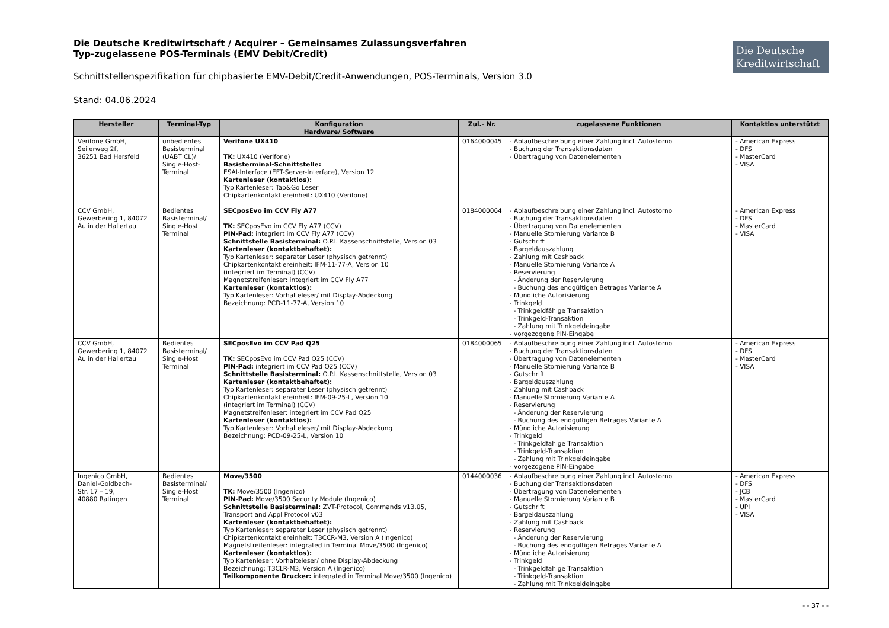Die Deutsche Kreditwirtschaft / Acquirer – Gemeinsames Zulassungsverfahren
Typ-zugelassene POS-Terminals (EMV Debit/Credit)
Die Deutsche
Kreditwirtschaft
Schnittstellenspezifikation für chipbasierte EMV-Debit/Credit-Anwendungen, POS-Terminals, Version 3.0
Stand: 04.06.2024
| Hersteller | Terminal-Typ | Konfiguration Hardware/ Software | Zul.- Nr. | zugelassene Funktionen | Kontaktlos unterstützt |
| --- | --- | --- | --- | --- | --- |
| Verifone GmbH, Seilerweg 2f, 36251 Bad Hersfeld | unbedientes Basisterminal (UABT CL)/ Single-Host-Terminal | Verifone UX410 TK: UX410 (Verifone) Basisterminal-Schnittstelle: ESAI-Interface (EFT-Server-Interface), Version 12 Kartenleser (kontaktlos): Typ Kartenleser: Tap&Go Leser Chipkartenkontaktiereinheit: UX410 (Verifone) | 0164000045 | - Ablaufbeschreibung einer Zahlung incl. Autostorno - Buchung der Transaktionsdaten - Übertragung von Datenelementen | - American Express - DFS - MasterCard - VISA |
| CCV GmbH, Gewerbering 1, 84072 Au in der Hallertau | Bedientes Basisterminal/ Single-Host Terminal | SECposEvo im CCV Fly A77 TK: SECposEvo im CCV Fly A77 (CCV) PIN-Pad: integriert im CCV Fly A77 (CCV) Schnittstelle Basisterminal: O.P.I. Kassenschnittstelle, Version 03 Kartenleser (kontaktbehaftet): Typ Kartenleser: separater Leser (physisch getrennt) Chipkartenkontaktiereinheit: IFM-11-77-A, Version 10 (integriert im Terminal) (CCV) Magnetstreifenleser: integriert im CCV Fly A77 Kartenleser (kontaktlos): Typ Kartenleser: Vorhalteleser/ mit Display-Abdeckung Bezeichnung: PCD-11-77-A, Version 10 | 0184000064 | - Ablaufbeschreibung einer Zahlung incl. Autostorno - Buchung der Transaktionsdaten - Übertragung von Datenelementen - Manuelle Stornierung Variante B - Gutschrift - Bargeldauszahlung - Zahlung mit Cashback - Manuelle Stornierung Variante A - Reservierung - Änderung der Reservierung - Buchung des endgültigen Betrages Variante A - Mündliche Autorisierung - Trinkgeld - Trinkgeldfähige Transaktion - Trinkgeld-Transaktion - Zahlung mit Trinkgeldeingabe - vorgezogene PIN-Eingabe | - American Express - DFS - MasterCard - VISA |
| CCV GmbH, Gewerbering 1, 84072 Au in der Hallertau | Bedientes Basisterminal/ Single-Host Terminal | SECposEvo im CCV Pad Q25 TK: SECposEvo im CCV Pad Q25 (CCV) PIN-Pad: integriert im CCV Pad Q25 (CCV) Schnittstelle Basisterminal: O.P.I. Kassenschnittstelle, Version 03 Kartenleser (kontaktbehaftet): Typ Kartenleser: separater Leser (physisch getrennt) Chipkartenkontaktiereinheit: IFM-09-25-L, Version 10 (integriert im Terminal) (CCV) Magnetstreifenleser: integriert im CCV Pad Q25 Kartenleser (kontaktlos): Typ Kartenleser: Vorhalteleser/ mit Display-Abdeckung Bezeichnung: PCD-09-25-L, Version 10 | 0184000065 | - Ablaufbeschreibung einer Zahlung incl. Autostorno - Buchung der Transaktionsdaten - Übertragung von Datenelementen - Manuelle Stornierung Variante B - Gutschrift - Bargeldauszahlung - Zahlung mit Cashback - Manuelle Stornierung Variante A - Reservierung - Änderung der Reservierung - Buchung des endgültigen Betrages Variante A - Mündliche Autorisierung - Trinkgeld - Trinkgeldfähige Transaktion - Trinkgeld-Transaktion - Zahlung mit Trinkgeldeingabe - vorgezogene PIN-Eingabe | - American Express - DFS - MasterCard - VISA |
| Ingenico GmbH, Daniel-Goldbach- Str. 17 – 19, 40880 Ratingen | Bedientes Basisterminal/ Single-Host Terminal | Move/3500 TK: Move/3500 (Ingenico) PIN-Pad: Move/3500 Security Module (Ingenico) Schnittstelle Basisterminal: ZVT-Protocol, Commands v13.05, Transport and Appl Protocol v03 Kartenleser (kontaktbehaftet): Typ Kartenleser: separater Leser (physisch getrennt) Chipkartenkontaktiereinheit: T3CCR-M3, Version A (Ingenico) Magnetstreifenleser: integrated in Terminal Move/3500 (Ingenico) Kartenleser (kontaktlos): Typ Kartenleser: Vorhalteleser/ ohne Display-Abdeckung Bezeichnung: T3CLR-M3, Version A (Ingenico) Teilkomponente Drucker: integrated in Terminal Move/3500 (Ingenico) | 0144000036 | - Ablaufbeschreibung einer Zahlung incl. Autostorno - Buchung der Transaktionsdaten - Übertragung von Datenelementen - Manuelle Stornierung Variante B - Gutschrift - Bargeldauszahlung - Zahlung mit Cashback - Reservierung - Änderung der Reservierung - Buchung des endgültigen Betrages Variante A - Mündliche Autorisierung - Trinkgeld - Trinkgeldfähige Transaktion - Trinkgeld-Transaktion - Zahlung mit Trinkgeldeingabe | - American Express - DFS - JCB - MasterCard - UPI - VISA |
- - 37 - -